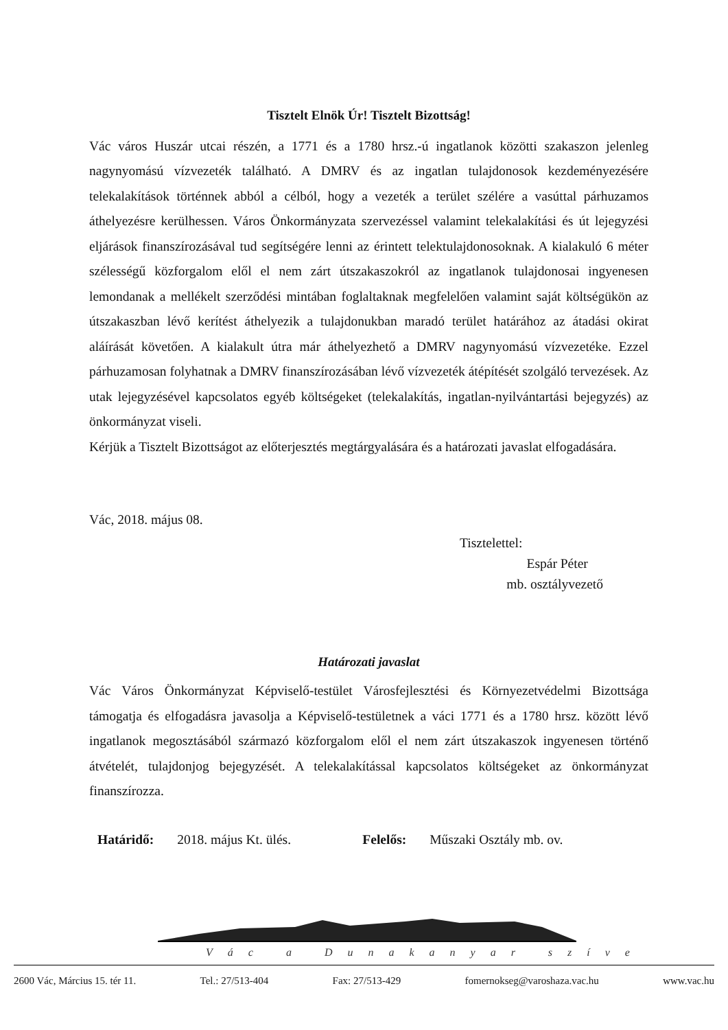Tisztelt Elnök Úr! Tisztelt Bizottság!
Vác város Huszár utcai részén, a 1771 és a 1780 hrsz.-ú ingatlanok közötti szakaszon jelenleg nagynyomású vízvezeték található. A DMRV és az ingatlan tulajdonosok kezdeményezésére telekalakítások történnek abból a célból, hogy a vezeték a terület szélére a vasúttal párhuzamos áthelyezésre kerülhessen. Város Önkormányzata szervezéssel valamint telekalakítási és út lejegyzési eljárások finanszírozásával tud segítségére lenni az érintett telektulajdonosoknak. A kialakuló 6 méter szélességű közforgalom elől el nem zárt útszakaszokról az ingatlanok tulajdonosai ingyenesen lemondanak a mellékelt szerződési mintában foglaltaknak megfelelően valamint saját költségükön az útszakaszban lévő kerítést áthelyezik a tulajdonukban maradó terület határához az átadási okirat aláírását követően. A kialakult útra már áthelyezhető a DMRV nagynyomású vízvezetéke. Ezzel párhuzamosan folyhatnak a DMRV finanszírozásában lévő vízvezeték átépítését szolgáló tervezések. Az utak lejegyzésével kapcsolatos egyéb költségeket (telekalakítás, ingatlan-nyilvántartási bejegyzés) az önkormányzat viseli.
Kérjük a Tisztelt Bizottságot az előterjesztés megtárgyalására és a határozati javaslat elfogadására.
Vác, 2018. május 08.
Tisztelettel:
Espár Péter
mb. osztályvezető
Határozati javaslat
Vác Város Önkormányzat Képviselő-testület Városfejlesztési és Környezetvédelmi Bizottsága támogatja és elfogadásra javasolja a Képviselő-testületnek a váci 1771 és a 1780 hrsz. között lévő ingatlanok megosztásából származó közforgalom elől el nem zárt útszakaszok ingyenesen történő átvételét, tulajdonjog bejegyzését. A telekalakítással kapcsolatos költségeket az önkormányzat finanszírozza.
Határidő: 2018. május Kt. ülés. Felelős: Műszaki Osztály mb. ov.
Vác a Dunakanyar szíve
2600 Vác, Március 15. tér 11. Tel.: 27/513-404 Fax: 27/513-429 fomernokseg@varoshaza.vac.hu www.vac.hu